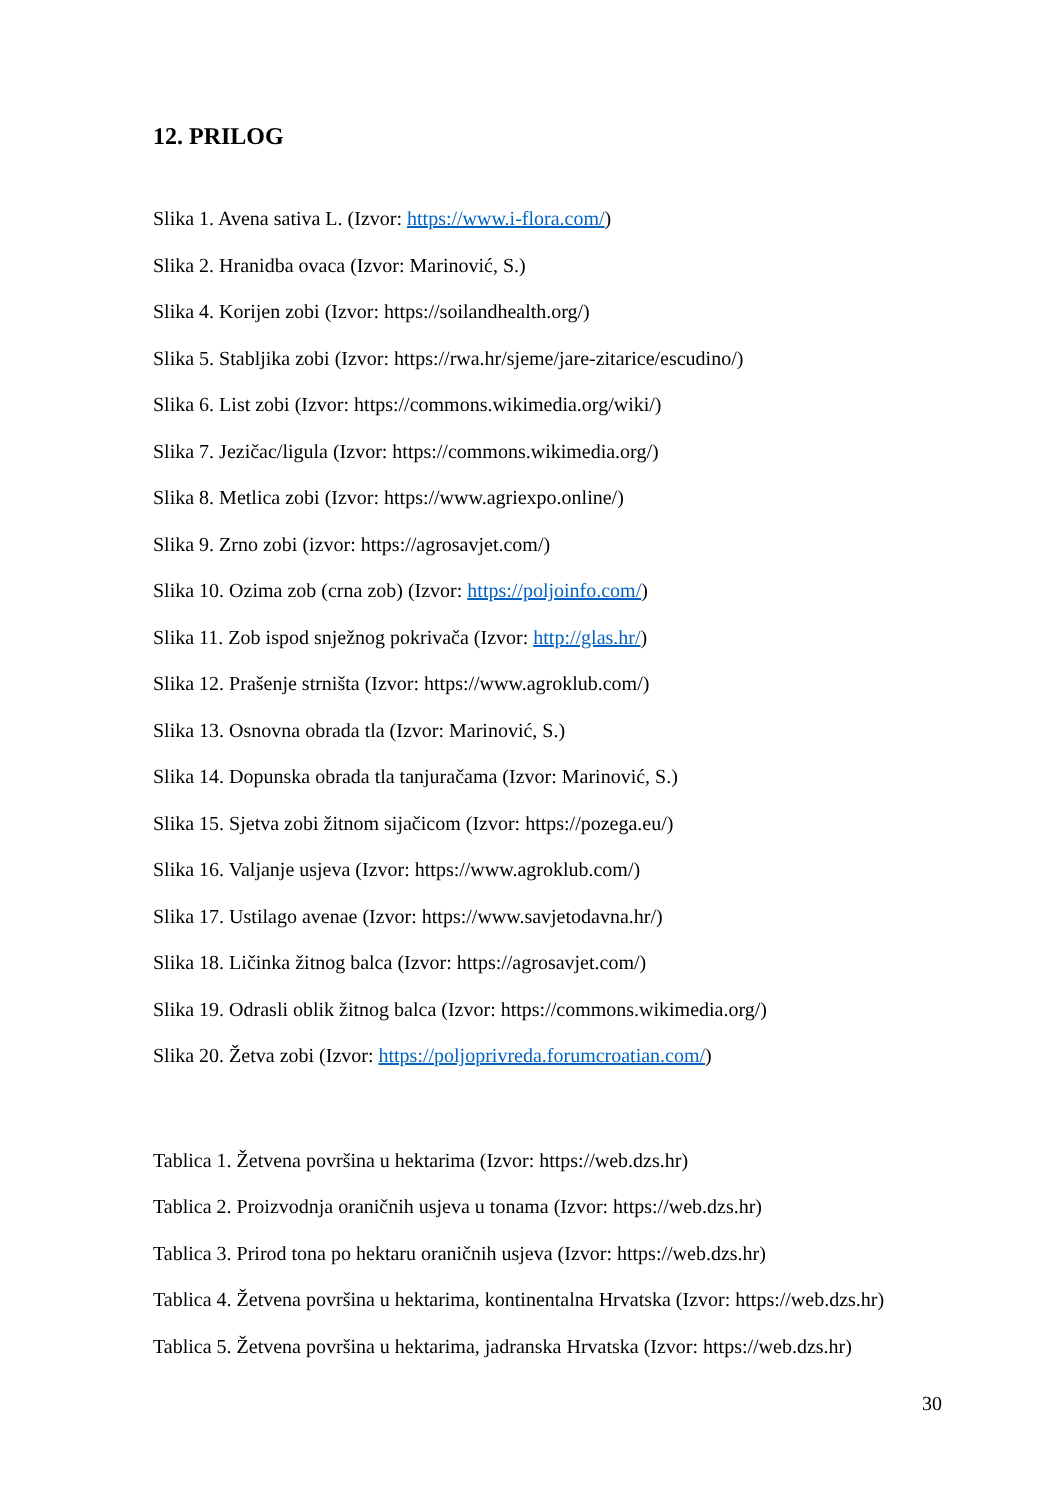12. PRILOG
Slika 1. Avena sativa L. (Izvor: https://www.i-flora.com/)
Slika 2. Hranidba ovaca (Izvor: Marinović, S.)
Slika 4. Korijen zobi (Izvor: https://soilandhealth.org/)
Slika 5. Stabljika zobi (Izvor: https://rwa.hr/sjeme/jare-zitarice/escudino/)
Slika 6. List zobi (Izvor: https://commons.wikimedia.org/wiki/)
Slika 7. Jezičac/ligula (Izvor: https://commons.wikimedia.org/)
Slika 8. Metlica zobi (Izvor: https://www.agriexpo.online/)
Slika 9. Zrno zobi (izvor: https://agrosavjet.com/)
Slika 10. Ozima zob (crna zob) (Izvor: https://poljoinfo.com/)
Slika 11. Zob ispod snježnog pokrivača (Izvor: http://glas.hr/)
Slika 12. Prašenje strništa (Izvor: https://www.agroklub.com/)
Slika 13. Osnovna obrada tla (Izvor: Marinović, S.)
Slika 14. Dopunska obrada tla tanjuračama (Izvor: Marinović, S.)
Slika 15. Sjetva zobi žitnom sijačicom (Izvor: https://pozega.eu/)
Slika 16. Valjanje usjeva (Izvor: https://www.agroklub.com/)
Slika 17. Ustilago avenae (Izvor: https://www.savjetodavna.hr/)
Slika 18. Ličinka žitnog balca (Izvor: https://agrosavjet.com/)
Slika 19. Odrasli oblik žitnog balca (Izvor: https://commons.wikimedia.org/)
Slika 20. Žetva zobi (Izvor: https://poljoprivreda.forumcroatian.com/)
Tablica 1. Žetvena površina u hektarima (Izvor: https://web.dzs.hr)
Tablica 2. Proizvodnja oraničnih usjeva u tonama (Izvor: https://web.dzs.hr)
Tablica 3. Prirod tona po hektaru oraničnih usjeva (Izvor: https://web.dzs.hr)
Tablica 4. Žetvena površina u hektarima, kontinentalna Hrvatska (Izvor: https://web.dzs.hr)
Tablica 5. Žetvena površina u hektarima, jadranska Hrvatska (Izvor: https://web.dzs.hr)
30